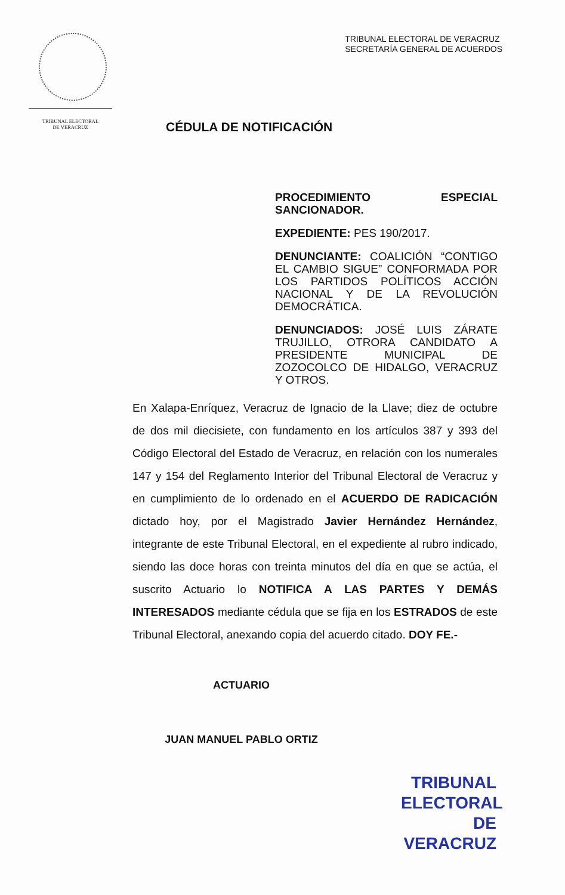TRIBUNAL ELECTORAL DE VERACRUZ
SECRETARÍA GENERAL DE ACUERDOS
TRIBUNAL ELECTORAL
DE VERACRUZ
CÉDULA DE NOTIFICACIÓN
PROCEDIMIENTO ESPECIAL SANCIONADOR.
EXPEDIENTE: PES 190/2017.
DENUNCIANTE: COALICIÓN “CONTIGO EL CAMBIO SIGUE” CONFORMADA POR LOS PARTIDOS POLÍTICOS ACCIÓN NACIONAL Y DE LA REVOLUCIÓN DEMOCRÁTICA.
DENUNCIADOS: JOSÉ LUIS ZÁRATE TRUJILLO, OTRORA CANDIDATO A PRESIDENTE MUNICIPAL DE ZOZOCOLCO DE HIDALGO, VERACRUZ Y OTROS.
En Xalapa-Enríquez, Veracruz de Ignacio de la Llave; diez de octubre de dos mil diecisiete, con fundamento en los artículos 387 y 393 del Código Electoral del Estado de Veracruz, en relación con los numerales 147 y 154 del Reglamento Interior del Tribunal Electoral de Veracruz y en cumplimiento de lo ordenado en el ACUERDO DE RADICACIÓN dictado hoy, por el Magistrado Javier Hernández Hernández, integrante de este Tribunal Electoral, en el expediente al rubro indicado, siendo las doce horas con treinta minutos del día en que se actúa, el suscrito Actuario lo NOTIFICA A LAS PARTES Y DEMÁS INTERESADOS mediante cédula que se fija en los ESTRADOS de este Tribunal Electoral, anexando copia del acuerdo citado. DOY FE.-
ACTUARIO
JUAN MANUEL PABLO ORTIZ
TRIBUNAL
ELECTORAL
DE VERACRUZ